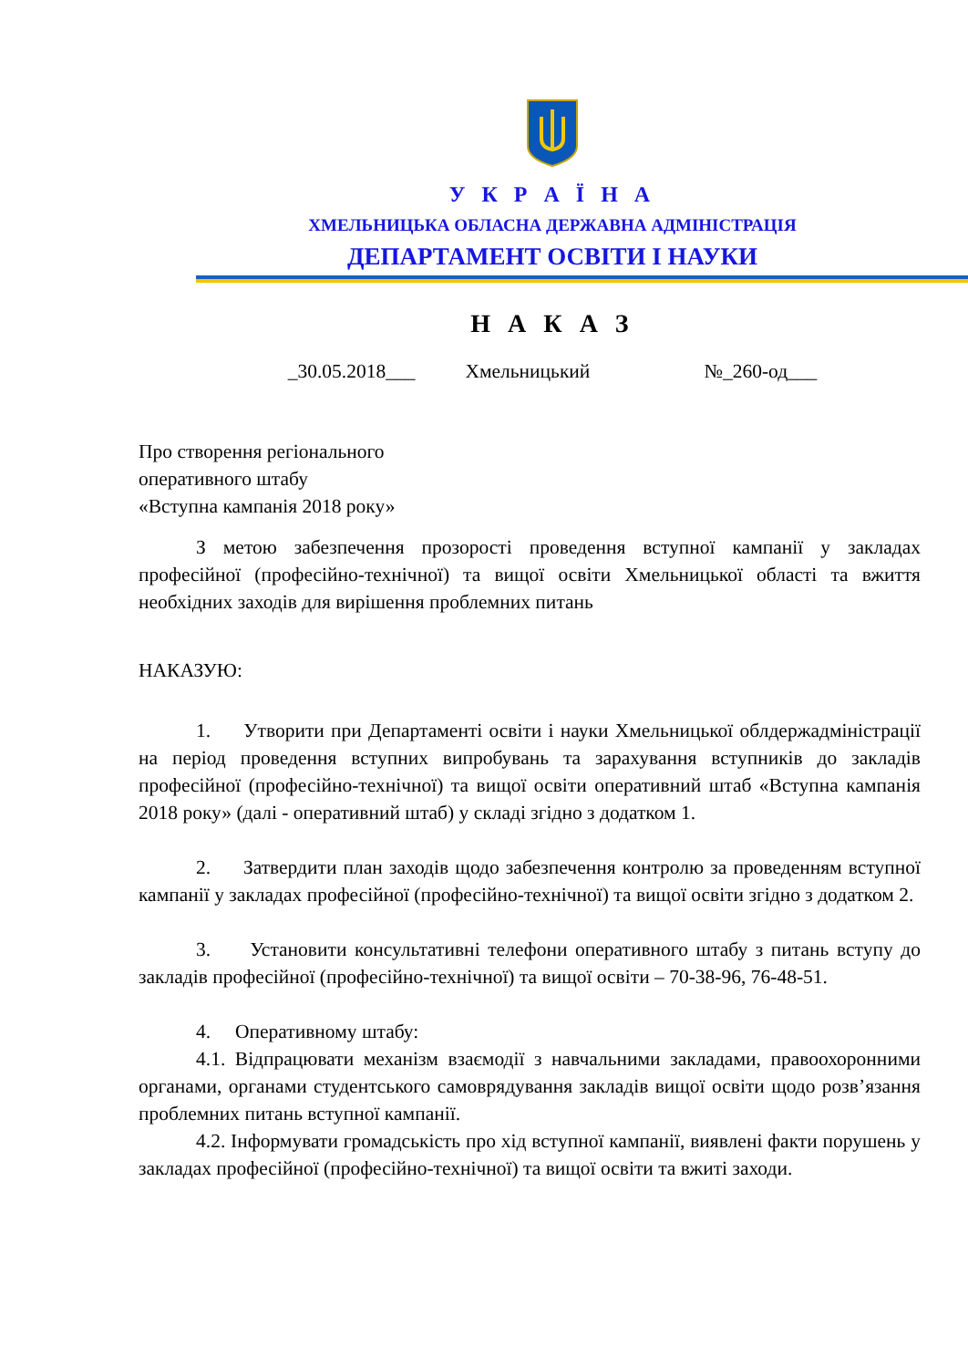У К Р А Ї Н А
ХМЕЛЬНИЦЬКА ОБЛАСНА ДЕРЖАВНА АДМІНІСТРАЦІЯ
ДЕПАРТАМЕНТ ОСВІТИ І НАУКИ
Н А К А З
_30.05.2018___ Хмельницький №_260-од___
Про створення регіонального
оперативного штабу
«Вступна кампанія 2018 року»
З метою забезпечення прозорості проведення вступної кампанії у закладах професійної (професійно-технічної) та вищої освіти Хмельницької області та вжиття необхідних заходів для вирішення проблемних питань
НАКАЗУЮ:
1. Утворити при Департаменті освіти і науки Хмельницької облдержадміністрації на період проведення вступних випробувань та зарахування вступників до закладів професійної (професійно-технічної) та вищої освіти оперативний штаб «Вступна кампанія 2018 року» (далі - оперативний штаб) у складі згідно з додатком 1.
2. Затвердити план заходів щодо забезпечення контролю за проведенням вступної кампанії у закладах професійної (професійно-технічної) та вищої освіти згідно з додатком 2.
3. Установити консультативні телефони оперативного штабу з питань вступу до закладів професійної (професійно-технічної) та вищої освіти – 70-38-96, 76-48-51.
4. Оперативному штабу:
4.1. Відпрацювати механізм взаємодії з навчальними закладами, правоохоронними органами, органами студентського самоврядування закладів вищої освіти щодо розв’язання проблемних питань вступної кампанії.
4.2. Інформувати громадськість про хід вступної кампанії, виявлені факти порушень у закладах професійної (професійно-технічної) та вищої освіти та вжиті заходи.